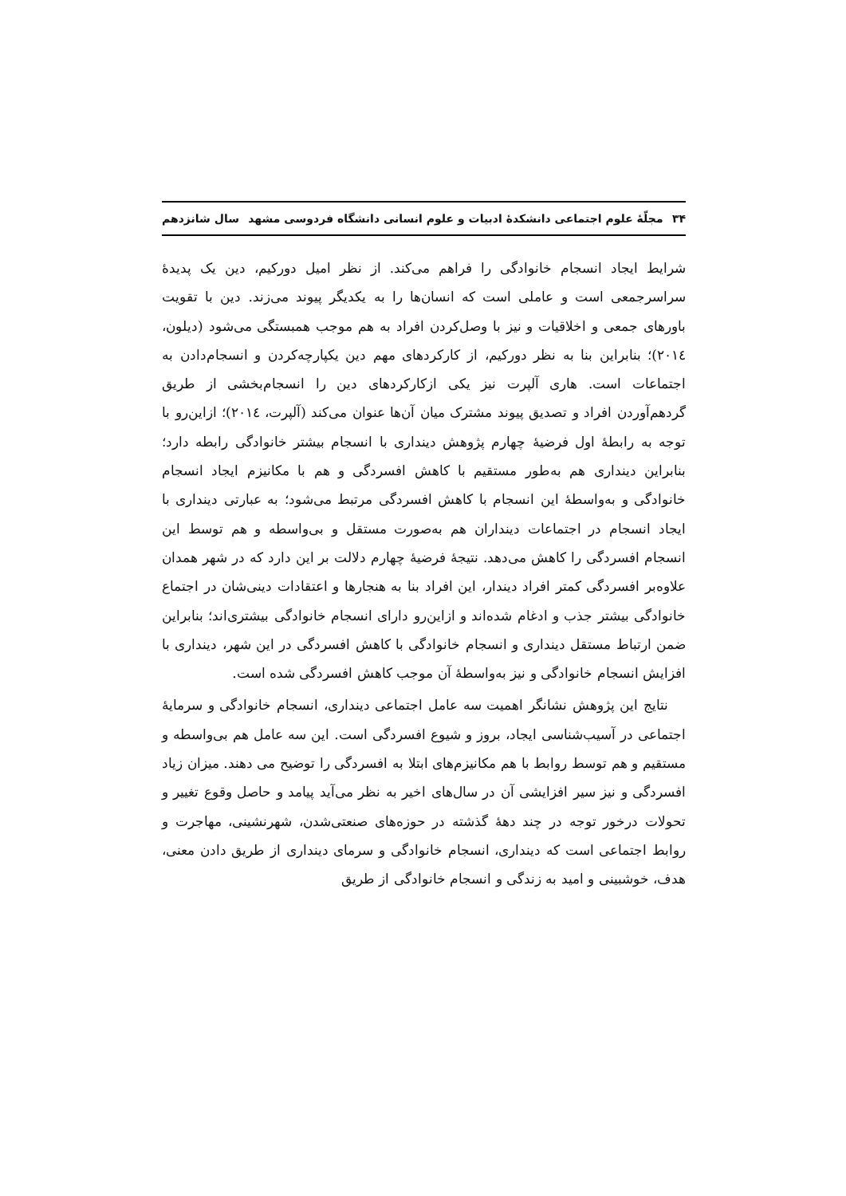۳۴ مجلّهٔ علوم اجتماعی دانشکدهٔ ادبیات و علوم انسانی دانشگاه فردوسی مشهد سال شانزدهم
شرایط ایجاد انسجام خانوادگی را فراهم می‌کند. از نظر امیل دورکیم، دین یک پدیدهٔ سراسرجمعی است و عاملی است که انسان‌ها را به یکدیگر پیوند می‌زند. دین با تقویت باورهای جمعی و اخلاقیات و نیز با وصل‌کردن افراد به هم موجب همبستگی می‌شود (دیلون، ۲۰۱٤)؛ بنابراین بنا به نظر دورکیم، از کارکردهای مهم دین یکپارچه‌کردن و انسجام‌دادن به اجتماعات است. هاری آلپرت نیز یکی ازکارکردهای دین را انسجام‌بخشی از طریق گردهم‌آوردن افراد و تصدیق پیوند مشترک میان آن‌ها عنوان می‌کند (آلپرت، ۲۰۱٤)؛ ازاین‌رو با توجه به رابطهٔ اول فرضیهٔ چهارم پژوهش دینداری با انسجام بیشتر خانوادگی رابطه دارد؛ بنابراین دینداری هم به‌طور مستقیم با کاهش افسردگی و هم با مکانیزم ایجاد انسجام خانوادگی و به‌واسطهٔ این انسجام با کاهش افسردگی مرتبط می‌شود؛ به عبارتی دینداری با ایجاد انسجام در اجتماعات دینداران هم به‌صورت مستقل و بی‌واسطه و هم توسط این انسجام افسردگی را کاهش می‌دهد. نتیجهٔ فرضیهٔ چهارم دلالت بر این دارد که در شهر همدان علاوه‌بر افسردگی کمتر افراد دیندار، این افراد بنا به هنجارها و اعتقادات دینی‌شان در اجتماع خانوادگی بیشتر جذب و ادغام شده‌اند و ازاین‌رو دارای انسجام خانوادگی بیشتری‌اند؛ بنابراین ضمن ارتباط مستقل دینداری و انسجام خانوادگی با کاهش افسردگی در این شهر، دینداری با افزایش انسجام خانوادگی و نیز به‌واسطهٔ آن موجب کاهش افسردگی شده است.
نتایج این پژوهش نشانگر اهمیت سه عامل اجتماعی دینداری، انسجام خانوادگی و سرمایهٔ اجتماعی در آسیب‌شناسی ایجاد، بروز و شیوع افسردگی است. این سه عامل هم بی‌واسطه و مستقیم و هم توسط روابط با هم مکانیزم‌های ابتلا به افسردگی را توضیح می دهند. میزان زیاد افسردگی و نیز سیر افزایشی آن در سال‌های اخیر به نظر می‌آید پیامد و حاصل وقوع تغییر و تحولات درخور توجه در چند دههٔ گذشته در حوزه‌های صنعتی‌شدن، شهرنشینی، مهاجرت و روابط اجتماعی است که دینداری، انسجام خانوادگی و سرمای دینداری از طریق دادن معنی، هدف، خوشبینی و امید به زندگی و انسجام خانوادگی از طریق